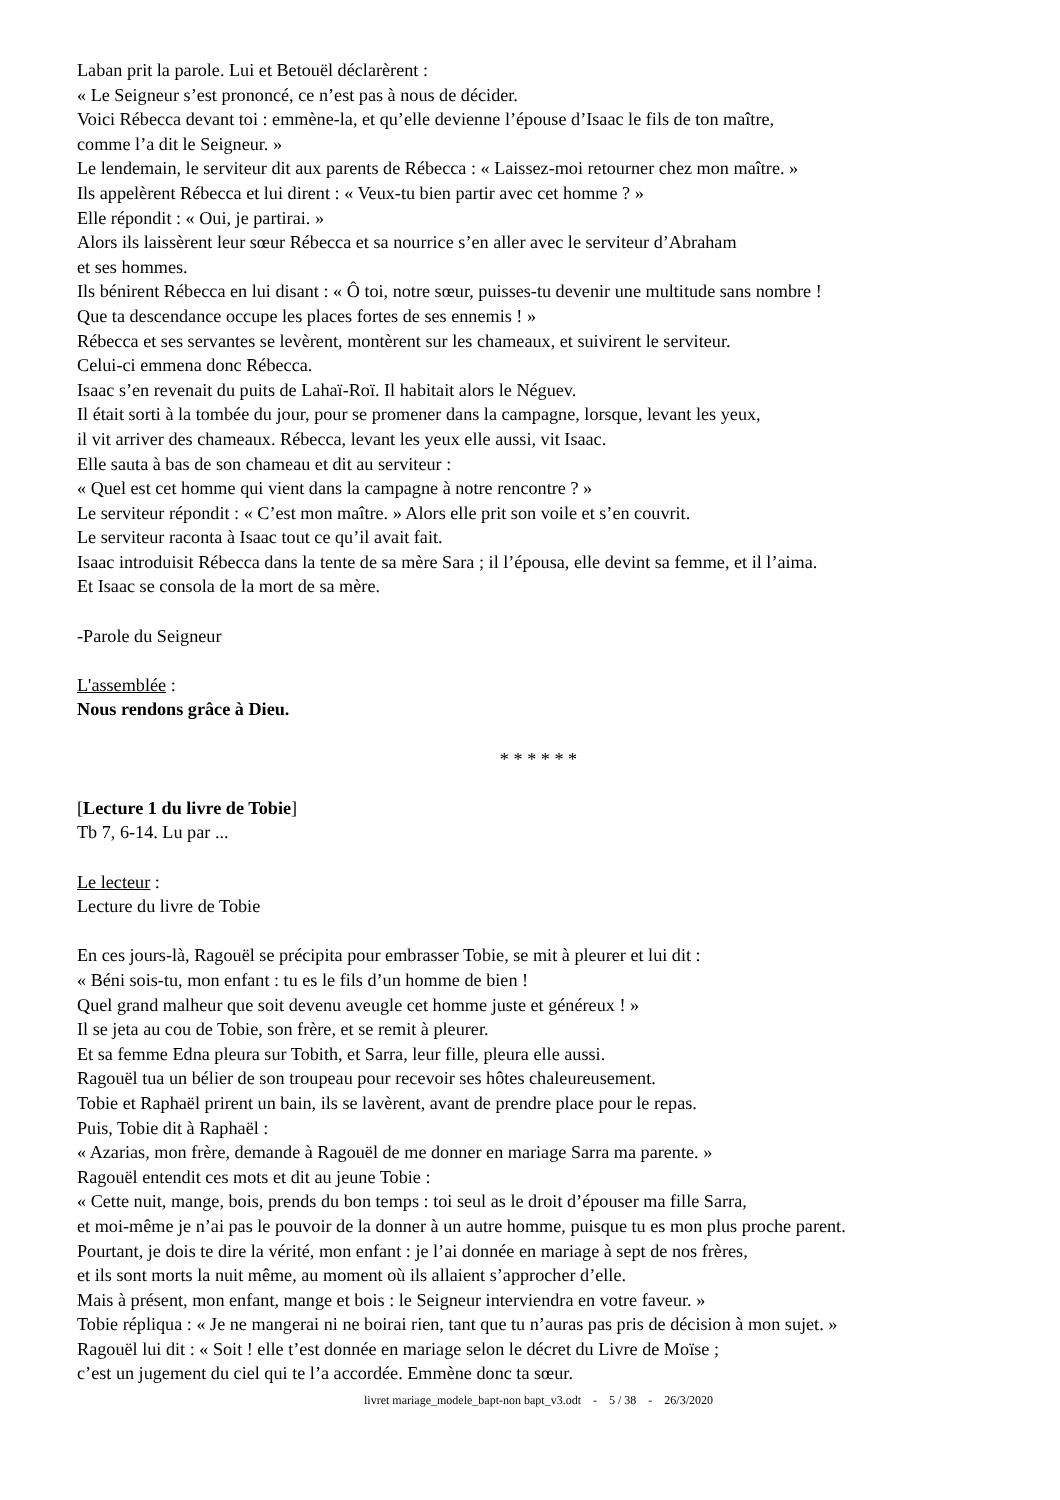Laban prit la parole. Lui et Betouël déclarèrent :
« Le Seigneur s’est prononcé, ce n’est pas à nous de décider.
Voici Rébecca devant toi : emmène-la, et qu’elle devienne l’épouse d’Isaac le fils de ton maître,
comme l’a dit le Seigneur. »
Le lendemain, le serviteur dit aux parents de Rébecca : « Laissez-moi retourner chez mon maître. »
Ils appelèrent Rébecca et lui dirent : « Veux-tu bien partir avec cet homme ? »
Elle répondit : « Oui, je partirai. »
Alors ils laissèrent leur sœur Rébecca et sa nourrice s’en aller avec le serviteur d’Abraham
et ses hommes.
Ils bénirent Rébecca en lui disant : « Ô toi, notre sœur, puisses-tu devenir une multitude sans nombre !
Que ta descendance occupe les places fortes de ses ennemis ! »
Rébecca et ses servantes se levèrent, montèrent sur les chameaux, et suivirent le serviteur.
Celui-ci emmena donc Rébecca.
Isaac s’en revenait du puits de Lahaï-Roï. Il habitait alors le Néguev.
Il était sorti à la tombée du jour, pour se promener dans la campagne, lorsque, levant les yeux,
il vit arriver des chameaux. Rébecca, levant les yeux elle aussi, vit Isaac.
Elle sauta à bas de son chameau et dit au serviteur :
« Quel est cet homme qui vient dans la campagne à notre rencontre ? »
Le serviteur répondit : « C’est mon maître. » Alors elle prit son voile et s’en couvrit.
Le serviteur raconta à Isaac tout ce qu’il avait fait.
Isaac introduisit Rébecca dans la tente de sa mère Sara ; il l’épousa, elle devint sa femme, et il l’aima.
Et Isaac se consola de la mort de sa mère.
-Parole du Seigneur
L'assemblée :
Nous rendons grâce à Dieu.
* * * * * *
[Lecture 1 du livre de Tobie]
Tb 7, 6-14. Lu par ...
Le lecteur :
Lecture du livre de Tobie
En ces jours-là, Ragouël se précipita pour embrasser Tobie, se mit à pleurer et lui dit :
« Béni sois-tu, mon enfant : tu es le fils d’un homme de bien !
Quel grand malheur que soit devenu aveugle cet homme juste et généreux ! »
Il se jeta au cou de Tobie, son frère, et se remit à pleurer.
Et sa femme Edna pleura sur Tobith, et Sarra, leur fille, pleura elle aussi.
Ragouël tua un bélier de son troupeau pour recevoir ses hôtes chaleureusement.
Tobie et Raphaël prirent un bain, ils se lavèrent, avant de prendre place pour le repas.
Puis, Tobie dit à Raphaël :
« Azarias, mon frère, demande à Ragouël de me donner en mariage Sarra ma parente. »
Ragouël entendit ces mots et dit au jeune Tobie :
« Cette nuit, mange, bois, prends du bon temps : toi seul as le droit d’épouser ma fille Sarra,
et moi-même je n’ai pas le pouvoir de la donner à un autre homme, puisque tu es mon plus proche parent.
Pourtant, je dois te dire la vérité, mon enfant : je l’ai donnée en mariage à sept de nos frères,
et ils sont morts la nuit même, au moment où ils allaient s’approcher d’elle.
Mais à présent, mon enfant, mange et bois : le Seigneur interviendra en votre faveur. »
Tobie répliqua : « Je ne mangerai ni ne boirai rien, tant que tu n’auras pas pris de décision à mon sujet. »
Ragouël lui dit : « Soit ! elle t’est donnée en mariage selon le décret du Livre de Moïse ;
c’est un jugement du ciel qui te l’a accordée. Emmène donc ta sœur.
livret mariage_modele_bapt-non bapt_v3.odt - 5 / 38 - 26/3/2020